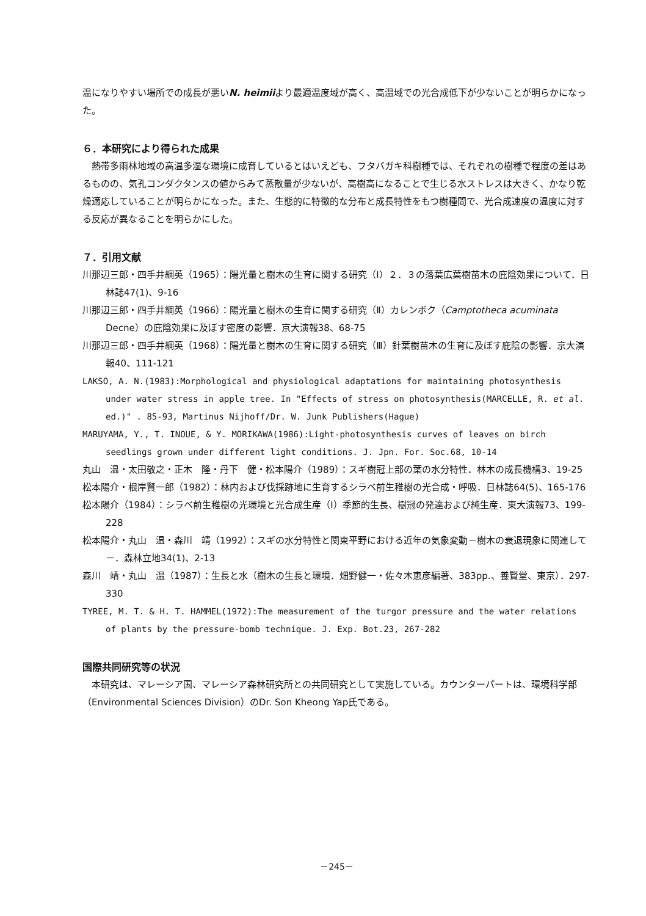温になりやすい場所での成長が悪いN. heimiiより最適温度域が高く、高温域での光合成低下が少ないことが明らかになった。
６．本研究により得られた成果
熱帯多雨林地域の高温多湿な環境に成育しているとはいえども、フタバガキ科樹種では、それぞれの樹種で程度の差はあるものの、気孔コンダクタンスの値からみて蒸散量が少ないが、高樹高になることで生じる水ストレスは大きく、かなり乾燥適応していることが明らかになった。また、生態的に特徴的な分布と成長特性をもつ樹種間で、光合成速度の温度に対する反応が異なることを明らかにした。
７．引用文献
川那辺三郎・四手井綱英（1965）：陽光量と樹木の生育に関する研究（Ⅰ）２．３の落葉広葉樹苗木の庇陰効果について．日林誌47(1)、9-16
川那辺三郎・四手井綱英（1966）：陽光量と樹木の生育に関する研究（Ⅱ）カレンボク（Camptotheca acuminata Decne）の庇陰効果に及ぼす密度の影響．京大演報38、68-75
川那辺三郎・四手井綱英（1968）：陽光量と樹木の生育に関する研究（Ⅲ）針葉樹苗木の生育に及ぼす庇陰の影響．京大演報40、111-121
LAKSO, A. N.(1983):Morphological and physiological adaptations for maintaining photosynthesis under water stress in apple tree. In "Effects of stress on photosynthesis(MARCELLE, R. et al. ed.)" . 85-93, Martinus Nijhoff/Dr. W. Junk Publishers(Hague)
MARUYAMA, Y., T. INOUE, & Y. MORIKAWA(1986):Light-photosynthesis curves of leaves on birch seedlings grown under different light conditions. J. Jpn. For. Soc.68, 10-14
丸山　温・太田敬之・正木　隆・丹下　健・松本陽介（1989）：スギ樹冠上部の葉の水分特性．林木の成長機構3、19-25
松本陽介・根岸賢一郎（1982）：林内および伐採跡地に生育するシラベ前生稚樹の光合成・呼吸．日林誌64(5)、165-176
松本陽介（1984）：シラベ前生稚樹の光環境と光合成生産（Ⅰ）季節的生長、樹冠の発達および純生産．東大演報73、199-228
松本陽介・丸山　温・森川　靖（1992）：スギの水分特性と関東平野における近年の気象変動－樹木の衰退現象に関連して－．森林立地34(1)、2-13
森川　靖・丸山　温（1987）：生長と水（樹木の生長と環境．畑野健一・佐々木恵彦編著、383pp.、養賢堂、東京）．297-330
TYREE, M. T. & H. T. HAMMEL(1972):The measurement of the turgor pressure and the water relations of plants by the pressure-bomb technique. J. Exp. Bot.23, 267-282
国際共同研究等の状況
本研究は、マレーシア国、マレーシア森林研究所との共同研究として実施している。カウンターパートは、環境科学部（Environmental Sciences Division）のDr. Son Kheong Yap氏である。
－245－